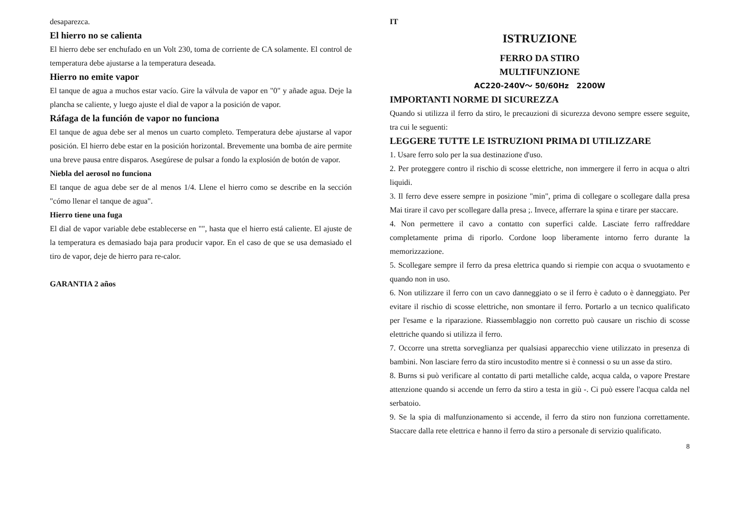desaparezca.
El hierro no se calienta
El hierro debe ser enchufado en un Volt 230, toma de corriente de CA solamente. El control de temperatura debe ajustarse a la temperatura deseada.
Hierro no emite vapor
El tanque de agua a muchos estar vacío. Gire la válvula de vapor en "0" y añade agua. Deje la plancha se caliente, y luego ajuste el dial de vapor a la posición de vapor.
Ráfaga de la función de vapor no funciona
El tanque de agua debe ser al menos un cuarto completo. Temperatura debe ajustarse al vapor posición. El hierro debe estar en la posición horizontal. Brevemente una bomba de aire permite una breve pausa entre disparos. Asegúrese de pulsar a fondo la explosión de botón de vapor.
Niebla del aerosol no funciona
El tanque de agua debe ser de al menos 1/4. Llene el hierro como se describe en la sección "cómo llenar el tanque de agua".
Hierro tiene una fuga
El dial de vapor variable debe establecerse en "", hasta que el hierro está caliente. El ajuste de la temperatura es demasiado baja para producir vapor. En el caso de que se usa demasiado el tiro de vapor, deje de hierro para re-calor.
GARANTIA 2 años
IT
ISTRUZIONE
FERRO DA STIRO
MULTIFUNZIONE
AC220-240V～ 50/60Hz 2200W
IMPORTANTI NORME DI SICUREZZA
Quando si utilizza il ferro da stiro, le precauzioni di sicurezza devono sempre essere seguite, tra cui le seguenti:
LEGGERE TUTTE LE ISTRUZIONI PRIMA DI UTILIZZARE
1. Usare ferro solo per la sua destinazione d'uso.
2. Per proteggere contro il rischio di scosse elettriche, non immergere il ferro in acqua o altri liquidi.
3. Il ferro deve essere sempre in posizione "min", prima di collegare o scollegare dalla presa Mai tirare il cavo per scollegare dalla presa ;. Invece, afferrare la spina e tirare per staccare.
4. Non permettere il cavo a contatto con superfici calde. Lasciate ferro raffreddare completamente prima di riporlo. Cordone loop liberamente intorno ferro durante la memorizzazione.
5. Scollegare sempre il ferro da presa elettrica quando si riempie con acqua o svuotamento e quando non in uso.
6. Non utilizzare il ferro con un cavo danneggiato o se il ferro è caduto o è danneggiato. Per evitare il rischio di scosse elettriche, non smontare il ferro. Portarlo a un tecnico qualificato per l'esame e la riparazione. Riassemblaggio non corretto può causare un rischio di scosse elettriche quando si utilizza il ferro.
7. Occorre una stretta sorveglianza per qualsiasi apparecchio viene utilizzato in presenza di bambini. Non lasciare ferro da stiro incustodito mentre si è connessi o su un asse da stiro.
8. Burns si può verificare al contatto di parti metalliche calde, acqua calda, o vapore Prestare attenzione quando si accende un ferro da stiro a testa in giù -. Ci può essere l'acqua calda nel serbatoio.
9. Se la spia di malfunzionamento si accende, il ferro da stiro non funziona correttamente. Staccare dalla rete elettrica e hanno il ferro da stiro a personale di servizio qualificato.
8